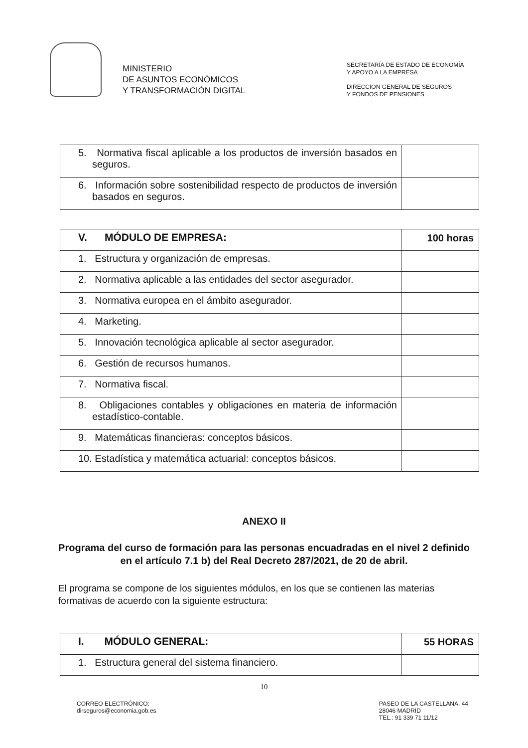MINISTERIO
DE ASUNTOS ECONÓMICOS
Y TRANSFORMACIÓN DIGITAL
SECRETARÍA DE ESTADO DE ECONOMÍA
Y APOYO A LA EMPRESA
DIRECCION GENERAL DE SEGUROS
Y FONDOS DE PENSIONES
| 5. Normativa fiscal aplicable a los productos de inversión basados en seguros. | |
| 6. Información sobre sostenibilidad respecto de productos de inversión basados en seguros. | |
| V. MÓDULO DE EMPRESA: | 100 horas |
| 1. Estructura y organización de empresas. | |
| 2. Normativa aplicable a las entidades del sector asegurador. | |
| 3. Normativa europea en el ámbito asegurador. | |
| 4. Marketing. | |
| 5. Innovación tecnológica aplicable al sector asegurador. | |
| 6. Gestión de recursos humanos. | |
| 7. Normativa fiscal. | |
| 8. Obligaciones contables y obligaciones en materia de información estadístico-contable. | |
| 9. Matemáticas financieras: conceptos básicos. | |
| 10. Estadística y matemática actuarial: conceptos básicos. | |
ANEXO II
Programa del curso de formación para las personas encuadradas en el nivel 2 definido en el artículo 7.1 b) del Real Decreto 287/2021, de 20 de abril.
El programa se compone de los siguientes módulos, en los que se contienen las materias formativas de acuerdo con la siguiente estructura:
| I. MÓDULO GENERAL: | 55 HORAS |
| 1. Estructura general del sistema financiero. | |
10
CORREO ELECTRÓNICO:
dirseguros@economia.gob.es
PASEO DE LA CASTELLANA, 44
28046 MADRID
TEL.: 91 339 71 11/12